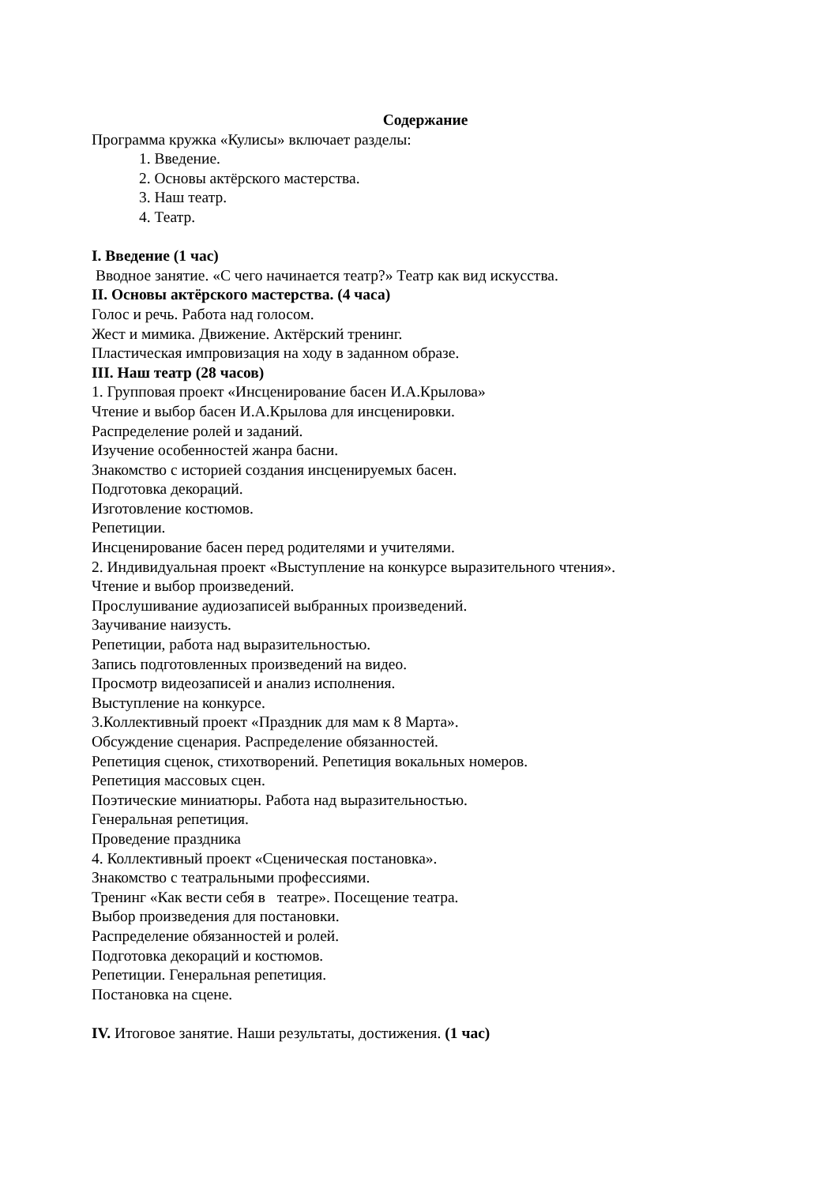Содержание
Программа кружка «Кулисы» включает разделы:
1. Введение.
2. Основы актёрского мастерства.
3. Наш театр.
4. Театр.
I. Введение (1 час)
Вводное занятие. «С чего начинается театр?» Театр как вид искусства.
II. Основы актёрского мастерства. (4 часа)
Голос и речь. Работа над голосом.
Жест и мимика. Движение. Актёрский тренинг.
Пластическая импровизация на ходу в заданном образе.
III. Наш театр (28 часов)
1. Групповая проект «Инсценирование басен И.А.Крылова»
Чтение и выбор басен И.А.Крылова для инсценировки.
Распределение ролей и заданий.
Изучение особенностей жанра басни.
Знакомство с историей создания инсценируемых басен.
Подготовка декораций.
Изготовление костюмов.
Репетиции.
Инсценирование басен перед родителями и учителями.
2. Индивидуальная проект «Выступление на конкурсе выразительного чтения».
Чтение и выбор произведений.
Прослушивание аудиозаписей выбранных произведений.
Заучивание наизусть.
Репетиции, работа над выразительностью.
Запись подготовленных произведений на видео.
Просмотр видеозаписей и анализ исполнения.
Выступление на конкурсе.
3.Коллективный проект «Праздник для мам к 8 Марта».
Обсуждение сценария. Распределение обязанностей.
Репетиция сценок, стихотворений. Репетиция вокальных номеров.
Репетиция массовых сцен.
Поэтические миниатюры. Работа над выразительностью.
Генеральная репетиция.
Проведение праздника
4. Коллективный проект «Сценическая постановка».
Знакомство с театральными профессиями.
Тренинг «Как вести себя в театре». Посещение театра.
Выбор произведения для постановки.
Распределение обязанностей и ролей.
Подготовка декораций и костюмов.
Репетиции. Генеральная репетиция.
Постановка на сцене.
IV. Итоговое занятие. Наши результаты, достижения. (1 час)